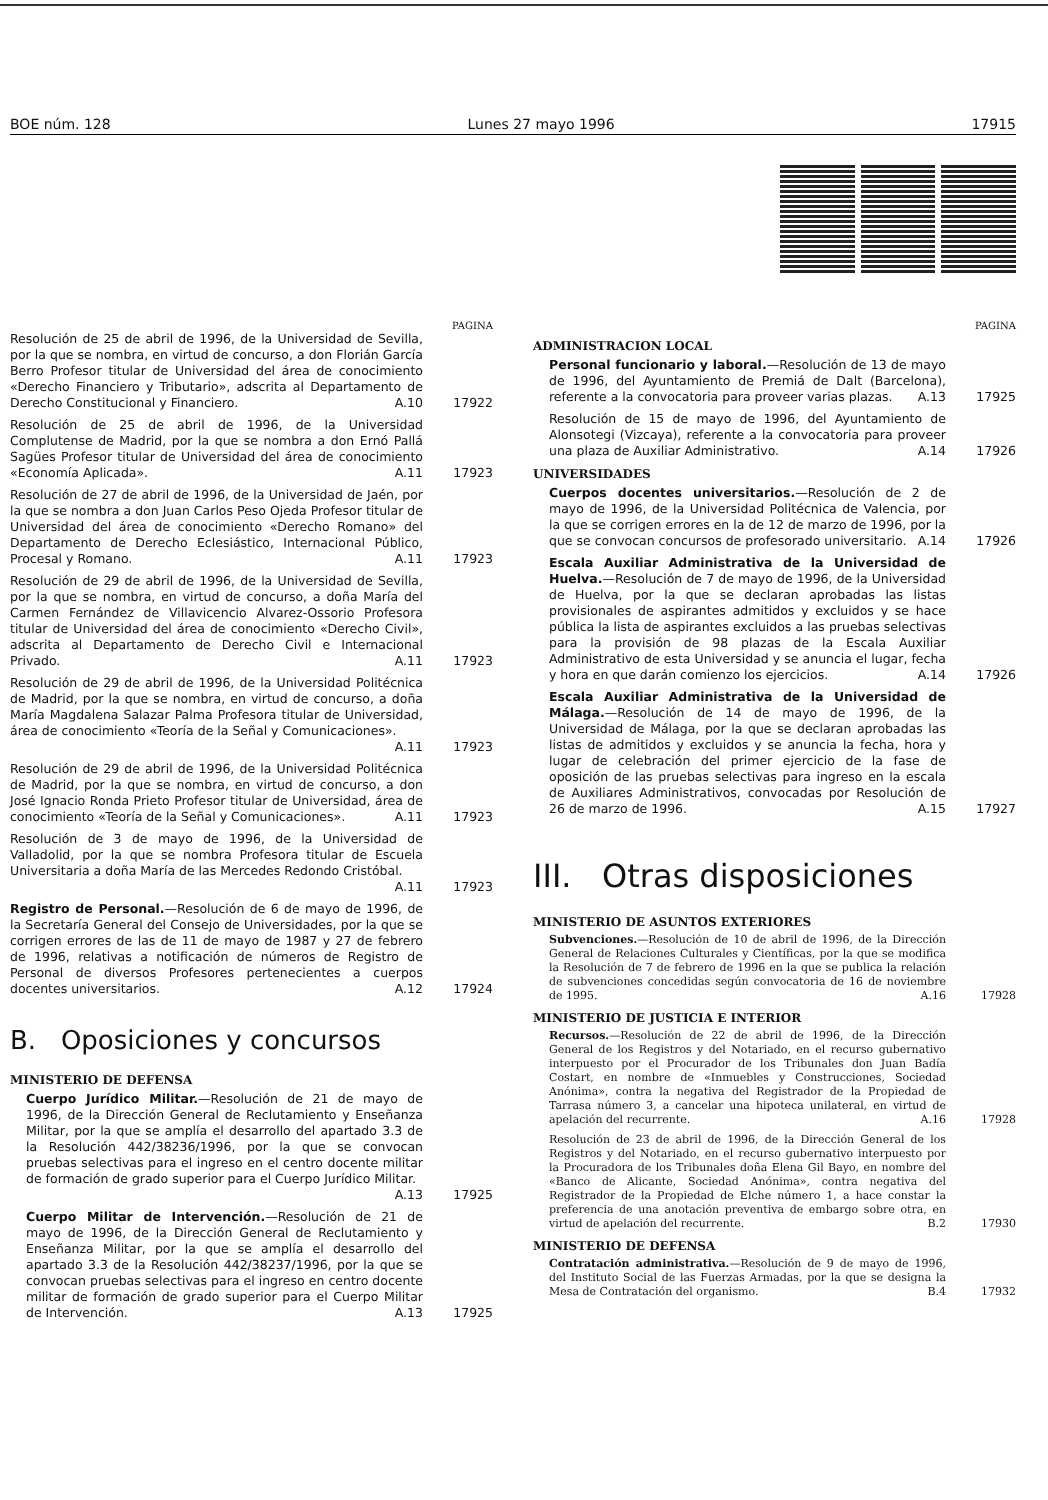BOE núm. 128 Lunes 27 mayo 1996 17915
PAGINA
Resolución de 25 de abril de 1996, de la Universidad de Sevilla, por la que se nombra, en virtud de concurso, a don Florián García Berro Profesor titular de Universidad del área de conocimiento «Derecho Financiero y Tributario», adscrita al Departamento de Derecho Constitucional y Financiero. A.10
17922
Resolución de 25 de abril de 1996, de la Universidad Complutense de Madrid, por la que se nombra a don Ernó Pallá Sagües Profesor titular de Universidad del área de conocimiento «Economía Aplicada». A.11
17923
Resolución de 27 de abril de 1996, de la Universidad de Jaén, por la que se nombra a don Juan Carlos Peso Ojeda Profesor titular de Universidad del área de conocimiento «Derecho Romano» del Departamento de Derecho Eclesiástico, Internacional Público, Procesal y Romano. A.11
17923
Resolución de 29 de abril de 1996, de la Universidad de Sevilla, por la que se nombra, en virtud de concurso, a doña María del Carmen Fernández de Villavicencio Alvarez-Ossorio Profesora titular de Universidad del área de conocimiento «Derecho Civil», adscrita al Departamento de Derecho Civil e Internacional Privado. A.11
17923
Resolución de 29 de abril de 1996, de la Universidad Politécnica de Madrid, por la que se nombra, en virtud de concurso, a doña María Magdalena Salazar Palma Profesora titular de Universidad, área de conocimiento «Teoría de la Señal y Comunicaciones». A.11
17923
Resolución de 29 de abril de 1996, de la Universidad Politécnica de Madrid, por la que se nombra, en virtud de concurso, a don José Ignacio Ronda Prieto Profesor titular de Universidad, área de conocimiento «Teoría de la Señal y Comunicaciones». A.11
17923
Resolución de 3 de mayo de 1996, de la Universidad de Valladolid, por la que se nombra Profesora titular de Escuela Universitaria a doña María de las Mercedes Redondo Cristóbal. A.11
17923
Registro de Personal.—Resolución de 6 de mayo de 1996, de la Secretaría General del Consejo de Universidades, por la que se corrigen errores de las de 11 de mayo de 1987 y 27 de febrero de 1996, relativas a notificación de números de Registro de Personal de diversos Profesores pertenecientes a cuerpos docentes universitarios. A.12
17924
B. Oposiciones y concursos
MINISTERIO DE DEFENSA
Cuerpo Jurídico Militar.—Resolución de 21 de mayo de 1996, de la Dirección General de Reclutamiento y Enseñanza Militar, por la que se amplía el desarrollo del apartado 3.3 de la Resolución 442/38236/1996, por la que se convocan pruebas selectivas para el ingreso en el centro docente militar de formación de grado superior para el Cuerpo Jurídico Militar. A.13
17925
Cuerpo Militar de Intervención.—Resolución de 21 de mayo de 1996, de la Dirección General de Reclutamiento y Enseñanza Militar, por la que se amplía el desarrollo del apartado 3.3 de la Resolución 442/38237/1996, por la que se convocan pruebas selectivas para el ingreso en centro docente militar de formación de grado superior para el Cuerpo Militar de Intervención. A.13
17925
PAGINA
ADMINISTRACION LOCAL
Personal funcionario y laboral.—Resolución de 13 de mayo de 1996, del Ayuntamiento de Premiá de Dalt (Barcelona), referente a la convocatoria para proveer varias plazas. A.13
17925
Resolución de 15 de mayo de 1996, del Ayuntamiento de Alonsotegi (Vizcaya), referente a la convocatoria para proveer una plaza de Auxiliar Administrativo. A.14
17926
UNIVERSIDADES
Cuerpos docentes universitarios.—Resolución de 2 de mayo de 1996, de la Universidad Politécnica de Valencia, por la que se corrigen errores en la de 12 de marzo de 1996, por la que se convocan concursos de profesorado universitario. A.14
17926
Escala Auxiliar Administrativa de la Universidad de Huelva.—Resolución de 7 de mayo de 1996, de la Universidad de Huelva, por la que se declaran aprobadas las listas provisionales de aspirantes admitidos y excluidos y se hace pública la lista de aspirantes excluidos a las pruebas selectivas para la provisión de 98 plazas de la Escala Auxiliar Administrativo de esta Universidad y se anuncia el lugar, fecha y hora en que darán comienzo los ejercicios. A.14
17926
Escala Auxiliar Administrativa de la Universidad de Málaga.—Resolución de 14 de mayo de 1996, de la Universidad de Málaga, por la que se declaran aprobadas las listas de admitidos y excluidos y se anuncia la fecha, hora y lugar de celebración del primer ejercicio de la fase de oposición de las pruebas selectivas para ingreso en la escala de Auxiliares Administrativos, convocadas por Resolución de 26 de marzo de 1996. A.15
17927
III. Otras disposiciones
MINISTERIO DE ASUNTOS EXTERIORES
Subvenciones.—Resolución de 10 de abril de 1996, de la Dirección General de Relaciones Culturales y Científicas, por la que se modifica la Resolución de 7 de febrero de 1996 en la que se publica la relación de subvenciones concedidas según convocatoria de 16 de noviembre de 1995. A.16
17928
MINISTERIO DE JUSTICIA E INTERIOR
Recursos.—Resolución de 22 de abril de 1996, de la Dirección General de los Registros y del Notariado, en el recurso gubernativo interpuesto por el Procurador de los Tribunales don Juan Badía Costart, en nombre de «Inmuebles y Construcciones, Sociedad Anónima», contra la negativa del Registrador de la Propiedad de Tarrasa número 3, a cancelar una hipoteca unilateral, en virtud de apelación del recurrente. A.16
17928
Resolución de 23 de abril de 1996, de la Dirección General de los Registros y del Notariado, en el recurso gubernativo interpuesto por la Procuradora de los Tribunales doña Elena Gil Bayo, en nombre del «Banco de Alicante, Sociedad Anónima», contra negativa del Registrador de la Propiedad de Elche número 1, a hace constar la preferencia de una anotación preventiva de embargo sobre otra, en virtud de apelación del recurrente. B.2
17930
MINISTERIO DE DEFENSA
Contratación administrativa.—Resolución de 9 de mayo de 1996, del Instituto Social de las Fuerzas Armadas, por la que se designa la Mesa de Contratación del organismo. B.4
17932